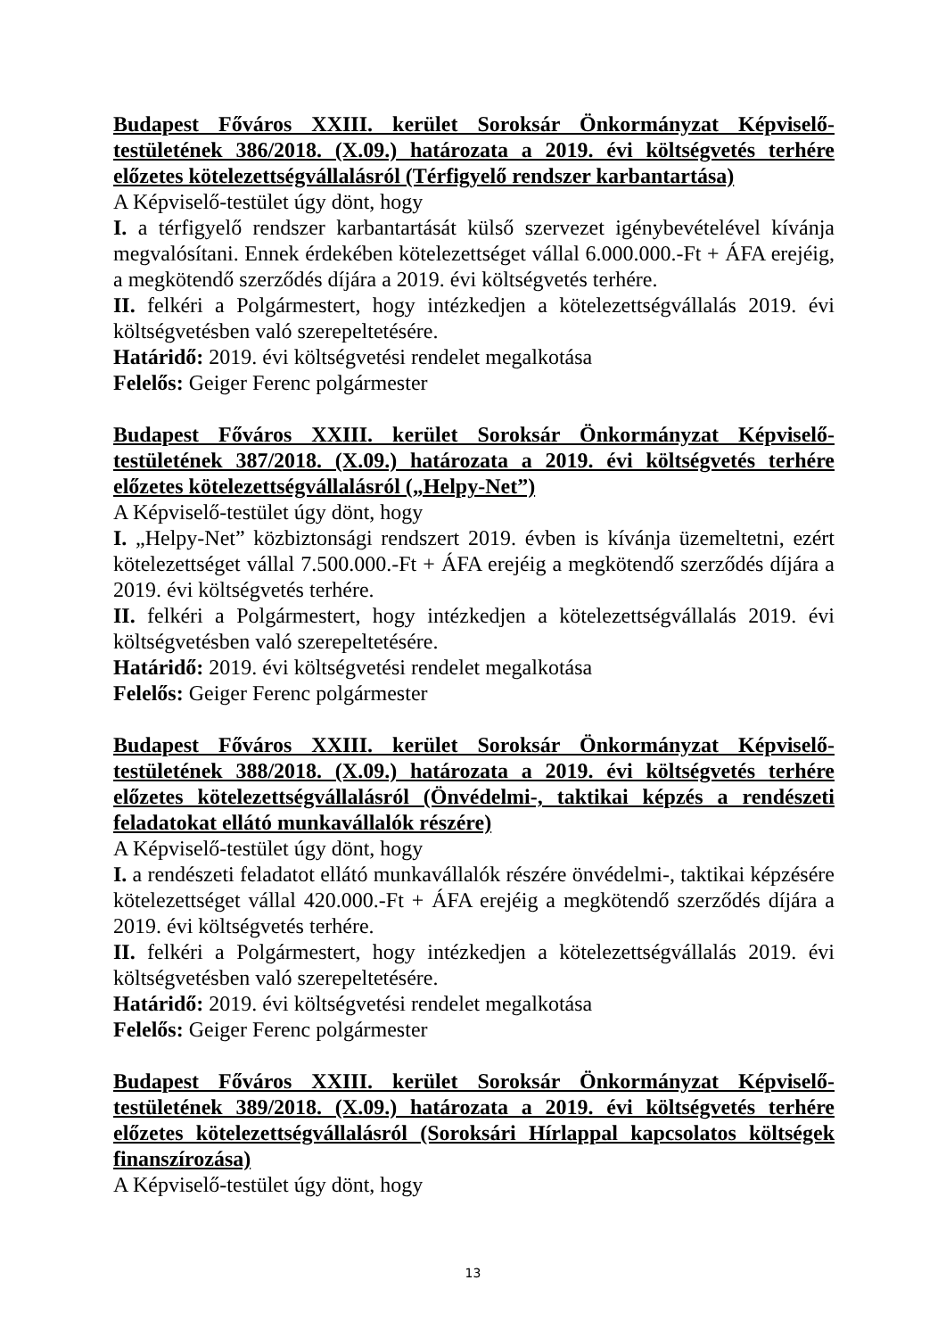Budapest Főváros XXIII. kerület Soroksár Önkormányzat Képviselő-testületének 386/2018. (X.09.) határozata a 2019. évi költségvetés terhére előzetes kötelezettségvállalásról (Térfigyelő rendszer karbantartása)
A Képviselő-testület úgy dönt, hogy
I. a térfigyelő rendszer karbantartását külső szervezet igénybevételével kívánja megvalósítani. Ennek érdekében kötelezettséget vállal 6.000.000.-Ft + ÁFA erejéig, a megkötendő szerződés díjára a 2019. évi költségvetés terhére.
II. felkéri a Polgármestert, hogy intézkedjen a kötelezettségvállalás 2019. évi költségvetésben való szerepeltetésére.
Határidő: 2019. évi költségvetési rendelet megalkotása
Felelős: Geiger Ferenc polgármester
Budapest Főváros XXIII. kerület Soroksár Önkormányzat Képviselő-testületének 387/2018. (X.09.) határozata a 2019. évi költségvetés terhére előzetes kötelezettségvállalásról („Helpy-Net”)
A Képviselő-testület úgy dönt, hogy
I. „Helpy-Net” közbiztonsági rendszert 2019. évben is kívánja üzemeltetni, ezért kötelezettséget vállal 7.500.000.-Ft + ÁFA erejéig a megkötendő szerződés díjára a 2019. évi költségvetés terhére.
II. felkéri a Polgármestert, hogy intézkedjen a kötelezettségvállalás 2019. évi költségvetésben való szerepeltetésére.
Határidő: 2019. évi költségvetési rendelet megalkotása
Felelős: Geiger Ferenc polgármester
Budapest Főváros XXIII. kerület Soroksár Önkormányzat Képviselő-testületének 388/2018. (X.09.) határozata a 2019. évi költségvetés terhére előzetes kötelezettségvállalásról (Önvédelmi-, taktikai képzés a rendészeti feladatokat ellátó munkavállalók részére)
A Képviselő-testület úgy dönt, hogy
I. a rendészeti feladatot ellátó munkavállalók részére önvédelmi-, taktikai képzésére kötelezettséget vállal 420.000.-Ft + ÁFA erejéig a megkötendő szerződés díjára a 2019. évi költségvetés terhére.
II. felkéri a Polgármestert, hogy intézkedjen a kötelezettségvállalás 2019. évi költségvetésben való szerepeltetésére.
Határidő: 2019. évi költségvetési rendelet megalkotása
Felelős: Geiger Ferenc polgármester
Budapest Főváros XXIII. kerület Soroksár Önkormányzat Képviselő-testületének 389/2018. (X.09.) határozata a 2019. évi költségvetés terhére előzetes kötelezettségvállalásról (Soroksári Hírlappal kapcsolatos költségek finanszírozása)
A Képviselő-testület úgy dönt, hogy
13